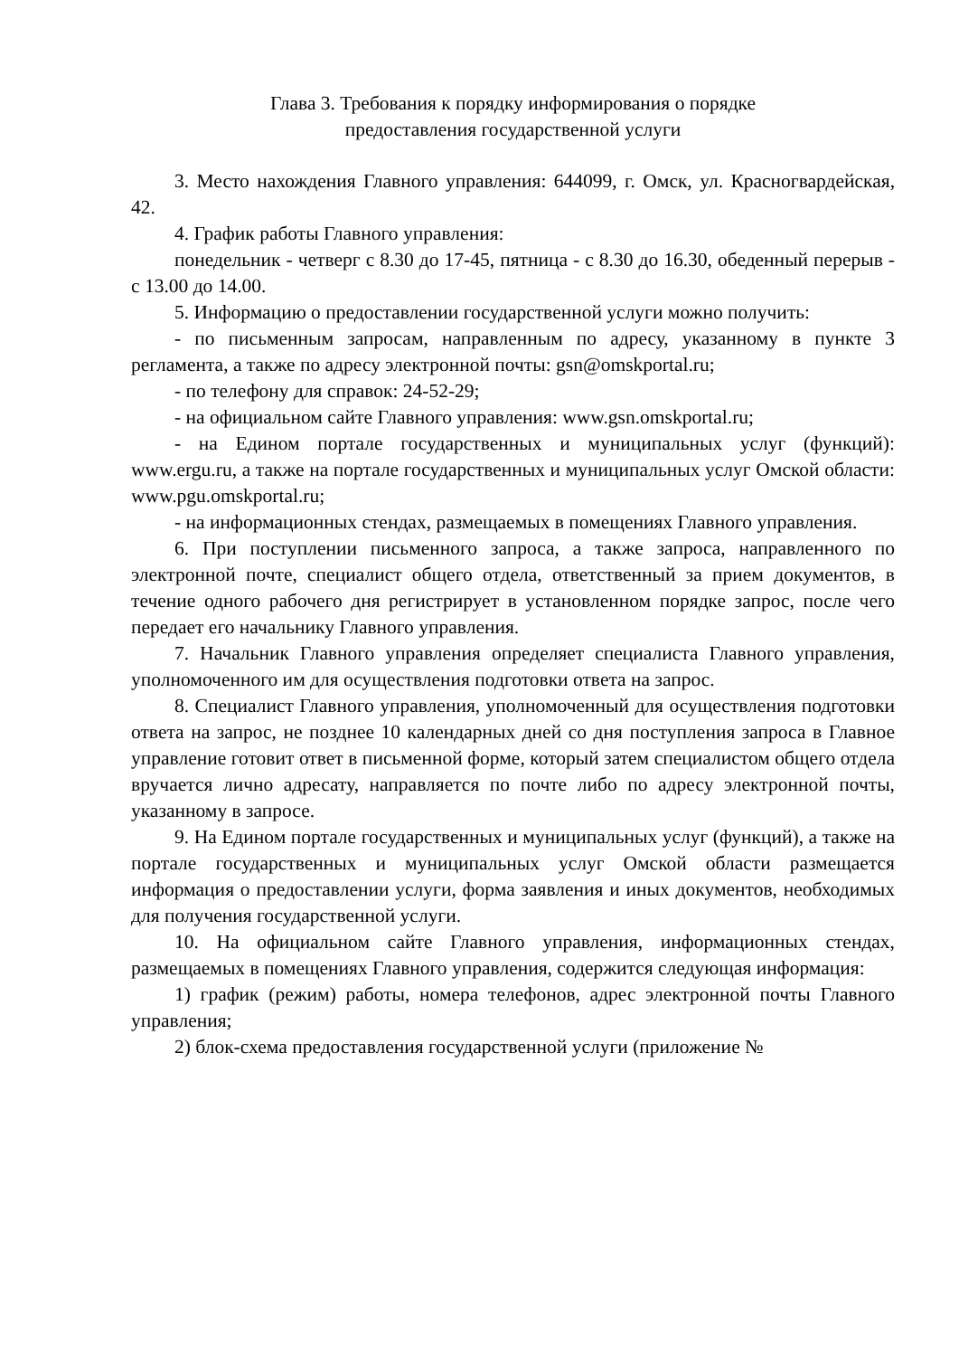Глава 3. Требования к порядку информирования о порядке
предоставления государственной услуги
3. Место нахождения Главного управления: 644099, г. Омск, ул. Красногвардейская, 42.
4. График работы Главного управления:
понедельник - четверг с 8.30 до 17-45, пятница - с 8.30 до 16.30, обеденный перерыв - с 13.00 до 14.00.
5. Информацию о предоставлении государственной услуги можно получить:
- по письменным запросам, направленным по адресу, указанному в пункте 3 регламента, а также по адресу электронной почты: gsn@omskportal.ru;
- по телефону для справок: 24-52-29;
- на официальном сайте Главного управления: www.gsn.omskportal.ru;
- на Едином портале государственных и муниципальных услуг (функций): www.ergu.ru, а также на портале государственных и муниципальных услуг Омской области: www.pgu.omskportal.ru;
- на информационных стендах, размещаемых в помещениях Главного управления.
6. При поступлении письменного запроса, а также запроса, направленного по электронной почте, специалист общего отдела, ответственный за прием документов, в течение одного рабочего дня регистрирует в установленном порядке запрос, после чего передает его начальнику Главного управления.
7. Начальник Главного управления определяет специалиста Главного управления, уполномоченного им для осуществления подготовки ответа на запрос.
8. Специалист Главного управления, уполномоченный для осуществления подготовки ответа на запрос, не позднее 10 календарных дней со дня поступления запроса в Главное управление готовит ответ в письменной форме, который затем специалистом общего отдела вручается лично адресату, направляется по почте либо по адресу электронной почты, указанному в запросе.
9. На Едином портале государственных и муниципальных услуг (функций), а также на портале государственных и муниципальных услуг Омской области размещается информация о предоставлении услуги, форма заявления и иных документов, необходимых для получения государственной услуги.
10. На официальном сайте Главного управления, информационных стендах, размещаемых в помещениях Главного управления, содержится следующая информация:
1) график (режим) работы, номера телефонов, адрес электронной почты Главного управления;
2) блок-схема предоставления государственной услуги (приложение №